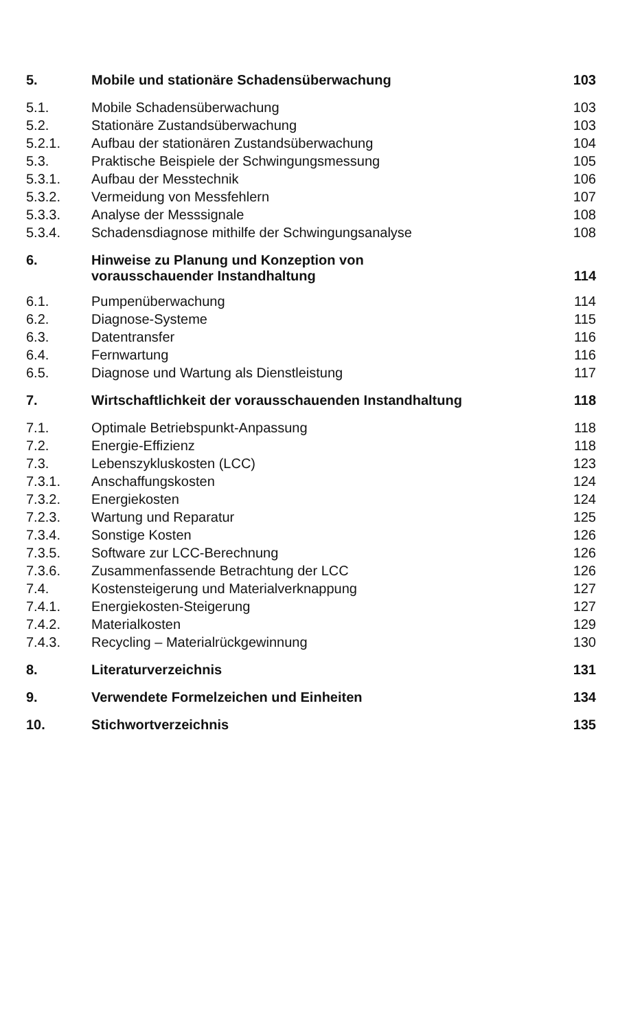| 5. | Mobile und stationäre Schadensüberwachung | 103 |
| 5.1. | Mobile Schadensüberwachung | 103 |
| 5.2. | Stationäre Zustandsüberwachung | 103 |
| 5.2.1. | Aufbau der stationären Zustandsüberwachung | 104 |
| 5.3. | Praktische Beispiele der Schwingungsmessung | 105 |
| 5.3.1. | Aufbau der Messtechnik | 106 |
| 5.3.2. | Vermeidung von Messfehlern | 107 |
| 5.3.3. | Analyse der Messsignale | 108 |
| 5.3.4. | Schadensdiagnose mithilfe der Schwingungsanalyse | 108 |
| 6. | Hinweise zu Planung und Konzeption von vorausschauender Instandhaltung | 114 |
| 6.1. | Pumpenüberwachung | 114 |
| 6.2. | Diagnose-Systeme | 115 |
| 6.3. | Datentransfer | 116 |
| 6.4. | Fernwartung | 116 |
| 6.5. | Diagnose und Wartung als Dienstleistung | 117 |
| 7. | Wirtschaftlichkeit der vorausschauenden Instandhaltung | 118 |
| 7.1. | Optimale Betriebspunkt-Anpassung | 118 |
| 7.2. | Energie-Effizienz | 118 |
| 7.3. | Lebenszykluskosten (LCC) | 123 |
| 7.3.1. | Anschaffungskosten | 124 |
| 7.3.2. | Energiekosten | 124 |
| 7.2.3. | Wartung und Reparatur | 125 |
| 7.3.4. | Sonstige Kosten | 126 |
| 7.3.5. | Software zur LCC-Berechnung | 126 |
| 7.3.6. | Zusammenfassende Betrachtung der LCC | 126 |
| 7.4. | Kostensteigerung und Materialverknappung | 127 |
| 7.4.1. | Energiekosten-Steigerung | 127 |
| 7.4.2. | Materialkosten | 129 |
| 7.4.3. | Recycling – Materialrückgewinnung | 130 |
| 8. | Literaturverzeichnis | 131 |
| 9. | Verwendete Formelzeichen und Einheiten | 134 |
| 10. | Stichwortverzeichnis | 135 |